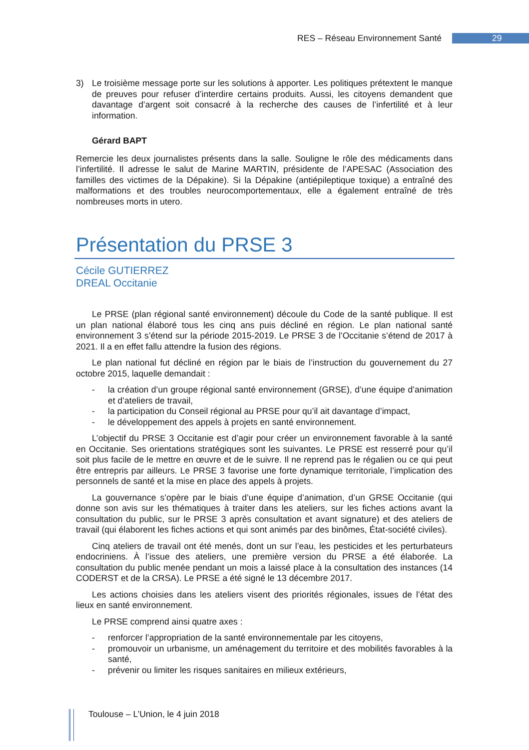RES – Réseau Environnement Santé 29
3) Le troisième message porte sur les solutions à apporter. Les politiques prétextent le manque de preuves pour refuser d’interdire certains produits. Aussi, les citoyens demandent que davantage d’argent soit consacré à la recherche des causes de l’infertilité et à leur information.
Gérard BAPT
Remercie les deux journalistes présents dans la salle. Souligne le rôle des médicaments dans l’infertilité. Il adresse le salut de Marine MARTIN, présidente de l’APESAC (Association des familles des victimes de la Dépakine). Si la Dépakine (antiépileptique toxique) a entraîné des malformations et des troubles neurocomportementaux, elle a également entraîné de très nombreuses morts in utero.
Présentation du PRSE 3
Cécile GUTIERREZ
DREAL Occitanie
Le PRSE (plan régional santé environnement) découle du Code de la santé publique. Il est un plan national élaboré tous les cinq ans puis décliné en région. Le plan national santé environnement 3 s’étend sur la période 2015-2019. Le PRSE 3 de l’Occitanie s’étend de 2017 à 2021. Il a en effet fallu attendre la fusion des régions.
Le plan national fut décliné en région par le biais de l’instruction du gouvernement du 27 octobre 2015, laquelle demandait :
- la création d’un groupe régional santé environnement (GRSE), d’une équipe d’animation et d’ateliers de travail,
- la participation du Conseil régional au PRSE pour qu’il ait davantage d’impact,
- le développement des appels à projets en santé environnement.
L’objectif du PRSE 3 Occitanie est d’agir pour créer un environnement favorable à la santé en Occitanie. Ses orientations stratégiques sont les suivantes. Le PRSE est resserré pour qu’il soit plus facile de le mettre en œuvre et de le suivre. Il ne reprend pas le régalien ou ce qui peut être entrepris par ailleurs. Le PRSE 3 favorise une forte dynamique territoriale, l’implication des personnels de santé et la mise en place des appels à projets.
La gouvernance s’opère par le biais d’une équipe d’animation, d’un GRSE Occitanie (qui donne son avis sur les thématiques à traiter dans les ateliers, sur les fiches actions avant la consultation du public, sur le PRSE 3 après consultation et avant signature) et des ateliers de travail (qui élaborent les fiches actions et qui sont animés par des binômes, État-société civiles).
Cinq ateliers de travail ont été menés, dont un sur l’eau, les pesticides et les perturbateurs endocriniens. À l’issue des ateliers, une première version du PRSE a été élaborée. La consultation du public menée pendant un mois a laissé place à la consultation des instances (14 CODERST et de la CRSA). Le PRSE a été signé le 13 décembre 2017.
Les actions choisies dans les ateliers visent des priorités régionales, issues de l’état des lieux en santé environnement.
Le PRSE comprend ainsi quatre axes :
- renforcer l’appropriation de la santé environnementale par les citoyens,
- promouvoir un urbanisme, un aménagement du territoire et des mobilités favorables à la santé,
- prévenir ou limiter les risques sanitaires en milieux extérieurs,
Toulouse – L’Union, le 4 juin 2018